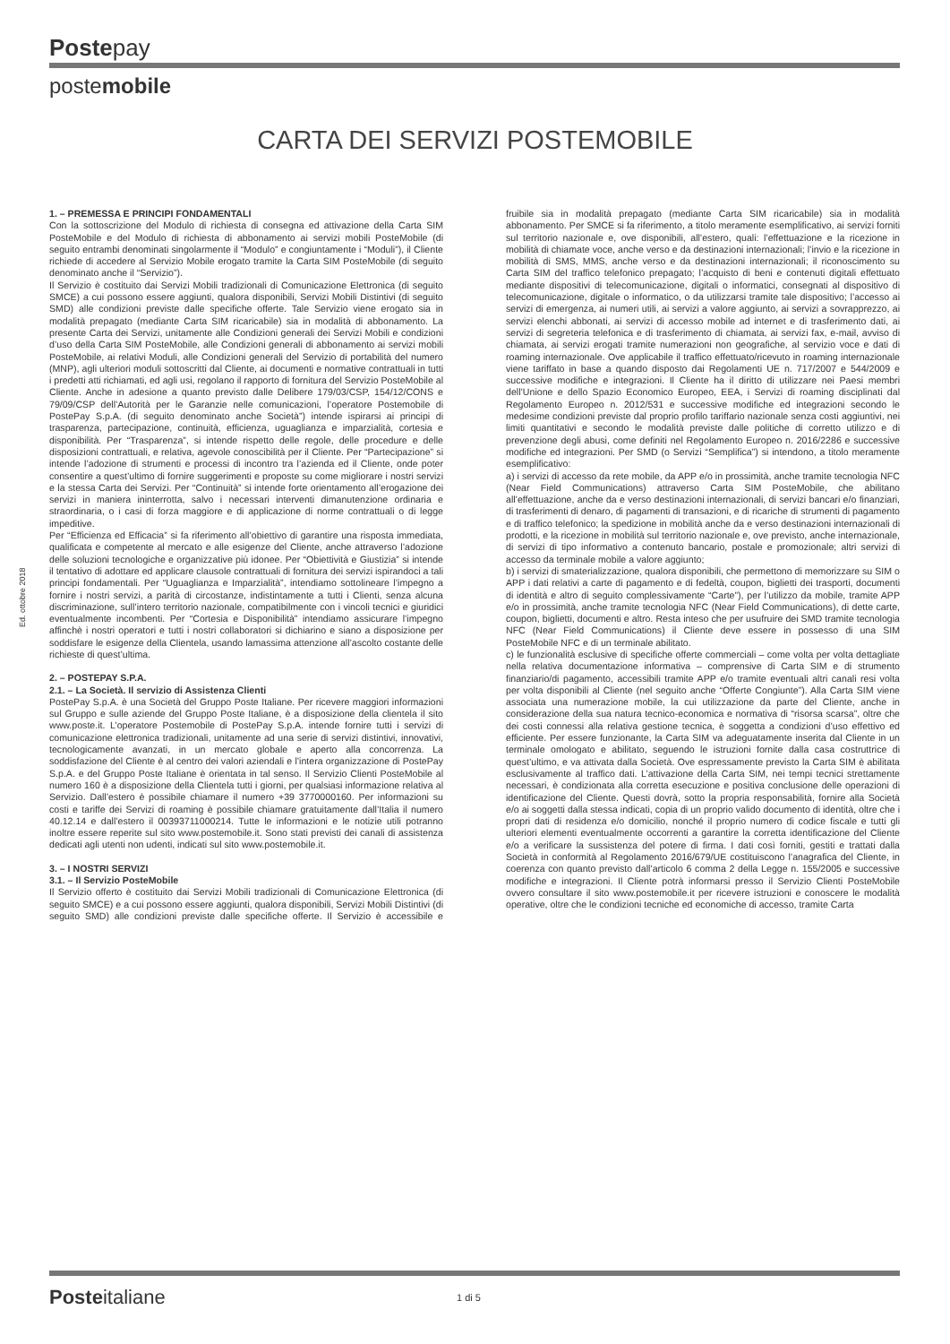Postepay
postemobile
CARTA DEI SERVIZI POSTEMOBILE
1. – PREMESSA E PRINCIPI FONDAMENTALI
Con la sottoscrizione del Modulo di richiesta di consegna ed attivazione della Carta SIM PosteMobile e del Modulo di richiesta di abbonamento ai servizi mobili PosteMobile (di seguito entrambi denominati singolarmente il “Modulo” e congiuntamente i “Moduli”), il Cliente richiede di accedere al Servizio Mobile erogato tramite la Carta SIM PosteMobile (di seguito denominato anche il “Servizio”).
Il Servizio è costituito dai Servizi Mobili tradizionali di Comunicazione Elettronica (di seguito SMCE) a cui possono essere aggiunti, qualora disponibili, Servizi Mobili Distintivi (di seguito SMD) alle condizioni previste dalle specifiche offerte. Tale Servizio viene erogato sia in modalità prepagato (mediante Carta SIM ricaricabile) sia in modalità di abbonamento. La presente Carta dei Servizi, unitamente alle Condizioni generali dei Servizi Mobili e condizioni d’uso della Carta SIM PosteMobile, alle Condizioni generali di abbonamento ai servizi mobili PosteMobile, ai relativi Moduli, alle Condizioni generali del Servizio di portabilità del numero (MNP), agli ulteriori moduli sottoscritti dal Cliente, ai documenti e normative contrattuali in tutti i predetti atti richiamati, ed agli usi, regolano il rapporto di fornitura del Servizio PosteMobile al Cliente. Anche in adesione a quanto previsto dalle Delibere 179/03/CSP, 154/12/CONS e 79/09/CSP dell’Autorità per le Garanzie nelle comunicazioni, l’operatore Postemobile di PostePay S.p.A. (di seguito denominato anche Società”) intende ispirarsi ai principi di trasparenza, partecipazione, continuità, efficienza, uguaglianza e imparzialità, cortesia e disponibilità. Per “Trasparenza”, si intende rispetto delle regole, delle procedure e delle disposizioni contrattuali, e relativa, agevole conoscibilità per il Cliente. Per “Partecipazione” si intende l’adozione di strumenti e processi di incontro tra l’azienda ed il Cliente, onde poter consentire a quest’ultimo di fornire suggerimenti e proposte su come migliorare i nostri servizi e la stessa Carta dei Servizi. Per “Continuità” si intende forte orientamento all’erogazione dei servizi in maniera ininterrotta, salvo i necessari interventi dimanutenzione ordinaria e straordinaria, o i casi di forza maggiore e di applicazione di norme contrattuali o di legge impeditive.
Per “Efficienza ed Efficacia” si fa riferimento all’obiettivo di garantire una risposta immediata, qualificata e competente al mercato e alle esigenze del Cliente, anche attraverso l’adozione delle soluzioni tecnologiche e organizzative più idonee. Per “Obiettività e Giustizia” si intende il tentativo di adottare ed applicare clausole contrattuali di fornitura dei servizi ispirandoci a tali principi fondamentali. Per “Uguaglianza e Imparzialità”, intendiamo sottolineare l’impegno a fornire i nostri servizi, a parità di circostanze, indistintamente a tutti i Clienti, senza alcuna discriminazione, sull’intero territorio nazionale, compatibilmente con i vincoli tecnici e giuridici eventualmente incombenti. Per “Cortesia e Disponibilità” intendiamo assicurare l’impegno affinchè i nostri operatori e tutti i nostri collaboratori si dichiarino e siano a disposizione per soddisfare le esigenze della Clientela, usando lamassima attenzione all’ascolto costante delle richieste di quest’ultima.
2. – POSTEPAY S.P.A.
2.1. – La Società. Il servizio di Assistenza Clienti
PostePay S.p.A. è una Società del Gruppo Poste Italiane. Per ricevere maggiori informazioni sul Gruppo e sulle aziende del Gruppo Poste Italiane, è a disposizione della clientela il sito www.poste.it. L’operatore Postemobile di PostePay S.p.A. intende fornire tutti i servizi di comunicazione elettronica tradizionali, unitamente ad una serie di servizi distintivi, innovativi, tecnologicamente avanzati, in un mercato globale e aperto alla concorrenza. La soddisfazione del Cliente è al centro dei valori aziendali e l’intera organizzazione di PostePay S.p.A. e del Gruppo Poste Italiane è orientata in tal senso. Il Servizio Clienti PosteMobile al numero 160 è a disposizione della Clientela tutti i giorni, per qualsiasi informazione relativa al Servizio. Dall’estero è possibile chiamare il numero +39 3770000160. Per informazioni su costi e tariffe dei Servizi di roaming è possibile chiamare gratuitamente dall’Italia il numero 40.12.14 e dall’estero il 00393711000214. Tutte le informazioni e le notizie utili potranno inoltre essere reperite sul sito www.postemobile.it. Sono stati previsti dei canali di assistenza dedicati agli utenti non udenti, indicati sul sito www.postemobile.it.
3. – I NOSTRI SERVIZI
3.1. – Il Servizio PosteMobile
Il Servizio offerto è costituito dai Servizi Mobili tradizionali di Comunicazione Elettronica (di seguito SMCE) e a cui possono essere aggiunti, qualora disponibili, Servizi Mobili Distintivi (di seguito SMD) alle condizioni previste dalle specifiche offerte. Il Servizio è accessibile e fruibile sia in modalità prepagato (mediante Carta SIM ricaricabile) sia in modalità abbonamento. Per SMCE si fa riferimento, a titolo meramente esemplificativo, ai servizi forniti sul territorio nazionale e, ove disponibili, all’estero, quali: l’effettuazione e la ricezione in mobilità di chiamate voce, anche verso e da destinazioni internazionali; l’invio e la ricezione in mobilità di SMS, MMS, anche verso e da destinazioni internazionali; il riconoscimento su Carta SIM del traffico telefonico prepagato; l’acquisto di beni e contenuti digitali effettuato mediante dispositivi di telecomunicazione, digitali o informatici, consegnati al dispositivo di telecomunicazione, digitale o informatico, o da utilizzarsi tramite tale dispositivo; l’accesso ai servizi di emergenza, ai numeri utili, ai servizi a valore aggiunto, ai servizi a sovrapprezzo, ai servizi elenchi abbonati, ai servizi di accesso mobile ad internet e di trasferimento dati, ai servizi di segreteria telefonica e di trasferimento di chiamata, ai servizi fax, e-mail, avviso di chiamata, ai servizi erogati tramite numerazioni non geografiche, al servizio voce e dati di roaming internazionale. Ove applicabile il traffico effettuato/ricevuto in roaming internazionale viene tariffato in base a quando disposto dai Regolamenti UE n. 717/2007 e 544/2009 e successive modifiche e integrazioni. Il Cliente ha il diritto di utilizzare nei Paesi membri dell’Unione e dello Spazio Economico Europeo, EEA, i Servizi di roaming disciplinati dal Regolamento Europeo n. 2012/531 e successive modifiche ed integrazioni secondo le medesime condizioni previste dal proprio profilo tariffario nazionale senza costi aggiuntivi, nei limiti quantitativi e secondo le modalità previste dalle politiche di corretto utilizzo e di prevenzione degli abusi, come definiti nel Regolamento Europeo n. 2016/2286 e successive modifiche ed integrazioni. Per SMD (o Servizi “Semplifica”) si intendono, a titolo meramente esemplificativo:
a) i servizi di accesso da rete mobile, da APP e/o in prossimità, anche tramite tecnologia NFC (Near Field Communications) attraverso Carta SIM PosteMobile, che abilitano all’effettuazione, anche da e verso destinazioni internazionali, di servizi bancari e/o finanziari, di trasferimenti di denaro, di pagamenti di transazioni, e di ricariche di strumenti di pagamento e di traffico telefonico; la spedizione in mobilità anche da e verso destinazioni internazionali di prodotti, e la ricezione in mobilità sul territorio nazionale e, ove previsto, anche internazionale, di servizi di tipo informativo a contenuto bancario, postale e promozionale; altri servizi di accesso da terminale mobile a valore aggiunto;
b) i servizi di smaterializzazione, qualora disponibili, che permettono di memorizzare su SIM o APP i dati relativi a carte di pagamento e di fedeltà, coupon, biglietti dei trasporti, documenti di identità e altro di seguito complessivamente “Carte”), per l’utilizzo da mobile, tramite APP e/o in prossimità, anche tramite tecnologia NFC (Near Field Communications), di dette carte, coupon, biglietti, documenti e altro. Resta inteso che per usufruire dei SMD tramite tecnologia NFC (Near Field Communications) il Cliente deve essere in possesso di una SIM PosteMobile NFC e di un terminale abilitato.
c) le funzionalità esclusive di specifiche offerte commerciali – come volta per volta dettagliate nella relativa documentazione informativa – comprensive di Carta SIM e di strumento finanziario/di pagamento, accessibili tramite APP e/o tramite eventuali altri canali resi volta per volta disponibili al Cliente (nel seguito anche “Offerte Congiunte”). Alla Carta SIM viene associata una numerazione mobile, la cui utilizzazione da parte del Cliente, anche in considerazione della sua natura tecnico-economica e normativa di “risorsa scarsa”, oltre che dei costi connessi alla relativa gestione tecnica, è soggetta a condizioni d’uso effettivo ed efficiente. Per essere funzionante, la Carta SIM va adeguatamente inserita dal Cliente in un terminale omologato e abilitato, seguendo le istruzioni fornite dalla casa costruttrice di quest’ultimo, e va attivata dalla Società. Ove espressamente previsto la Carta SIM è abilitata esclusivamente al traffico dati. L’attivazione della Carta SIM, nei tempi tecnici strettamente necessari, è condizionata alla corretta esecuzione e positiva conclusione delle operazioni di identificazione del Cliente. Questi dovrà, sotto la propria responsabilità, fornire alla Società e/o ai soggetti dalla stessa indicati, copia di un proprio valido documento di identità, oltre che i propri dati di residenza e/o domicilio, nonché il proprio numero di codice fiscale e tutti gli ulteriori elementi eventualmente occorrenti a garantire la corretta identificazione del Cliente e/o a verificare la sussistenza del potere di firma. I dati così forniti, gestiti e trattati dalla Società in conformità al Regolamento 2016/679/UE costituiscono l’anagrafica del Cliente, in coerenza con quanto previsto dall’articolo 6 comma 2 della Legge n. 155/2005 e successive modifiche e integrazioni. Il Cliente potrà informarsi presso il Servizio Clienti PosteMobile ovvero consultare il sito www.postemobile.it per ricevere istruzioni e conoscere le modalità operative, oltre che le condizioni tecniche ed economiche di accesso, tramite Carta
Ed. ottobre 2018
Posteitaliane 1 di 5